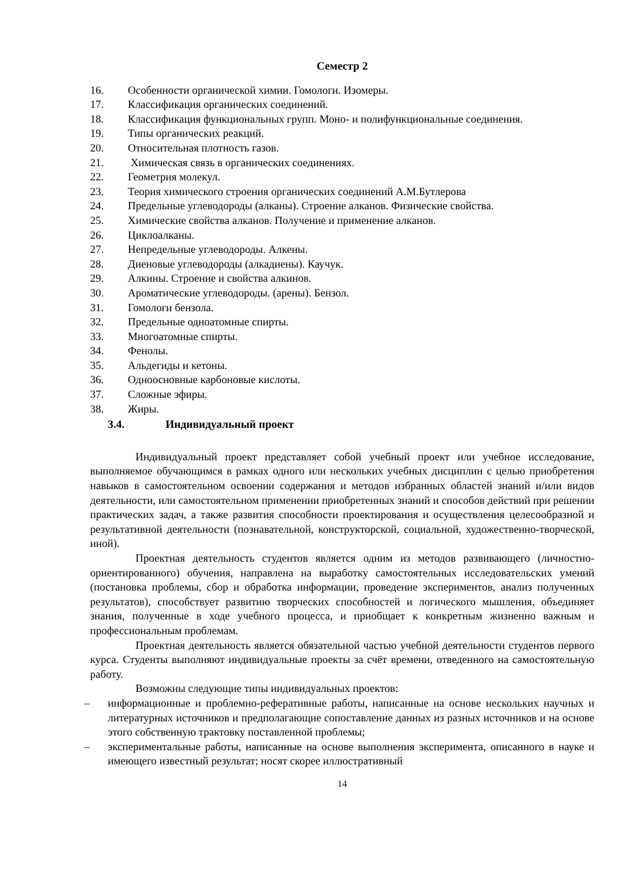Семестр 2
16. Особенности органической химии. Гомологи. Изомеры.
17. Классификация органических соединений.
18. Классификация функциональных групп. Моно- и полифункциональные соединения.
19. Типы органических реакций.
20. Относительная плотность газов.
21. Химическая связь в органических соединениях.
22. Геометрия молекул.
23. Теория химического строения органических соединений А.М.Бутлерова
24. Предельные углеводороды (алканы). Строение алканов. Физические свойства.
25. Химические свойства алканов. Получение и применение алканов.
26. Циклоалканы.
27. Непредельные углеводороды. Алкены.
28. Диеновые углеводороды (алкадиены). Каучук.
29. Алкины. Строение и свойства алкинов.
30. Ароматические углеводороды. (арены). Бензол.
31. Гомологи бензола.
32. Предельные одноатомные спирты.
33. Многоатомные спирты.
34. Фенолы.
35. Альдегиды и кетоны.
36. Одноосновные карбоновые кислоты.
37. Сложные эфиры.
38. Жиры.
3.4. Индивидуальный проект
Индивидуальный проект представляет собой учебный проект или учебное исследование, выполняемое обучающимся в рамках одного или нескольких учебных дисциплин с целью приобретения навыков в самостоятельном освоении содержания и методов избранных областей знаний и/или видов деятельности, или самостоятельном применении приобретенных знаний и способов действий при решении практических задач, а также развития способности проектирования и осуществления целесообразной и результативной деятельности (познавательной, конструкторской, социальной, художественно-творческой, иной).
Проектная деятельность студентов является одним из методов развивающего (личностно-ориентированного) обучения, направлена на выработку самостоятельных исследовательских умений (постановка проблемы, сбор и обработка информации, проведение экспериментов, анализ полученных результатов), способствует развитию творческих способностей и логического мышления, объединяет знания, полученные в ходе учебного процесса, и приобщает к конкретным жизненно важным и профессиональным проблемам.
Проектная деятельность является обязательной частью учебной деятельности студентов первого курса. Студенты выполняют индивидуальные проекты за счёт времени, отведенного на самостоятельную работу.
Возможны следующие типы индивидуальных проектов:
– информационные и проблемно-реферативные работы, написанные на основе нескольких научных и литературных источников и предполагающие сопоставление данных из разных источников и на основе этого собственную трактовку поставленной проблемы;
– экспериментальные работы, написанные на основе выполнения эксперимента, описанного в науке и имеющего известный результат; носят скорее иллюстративный
14